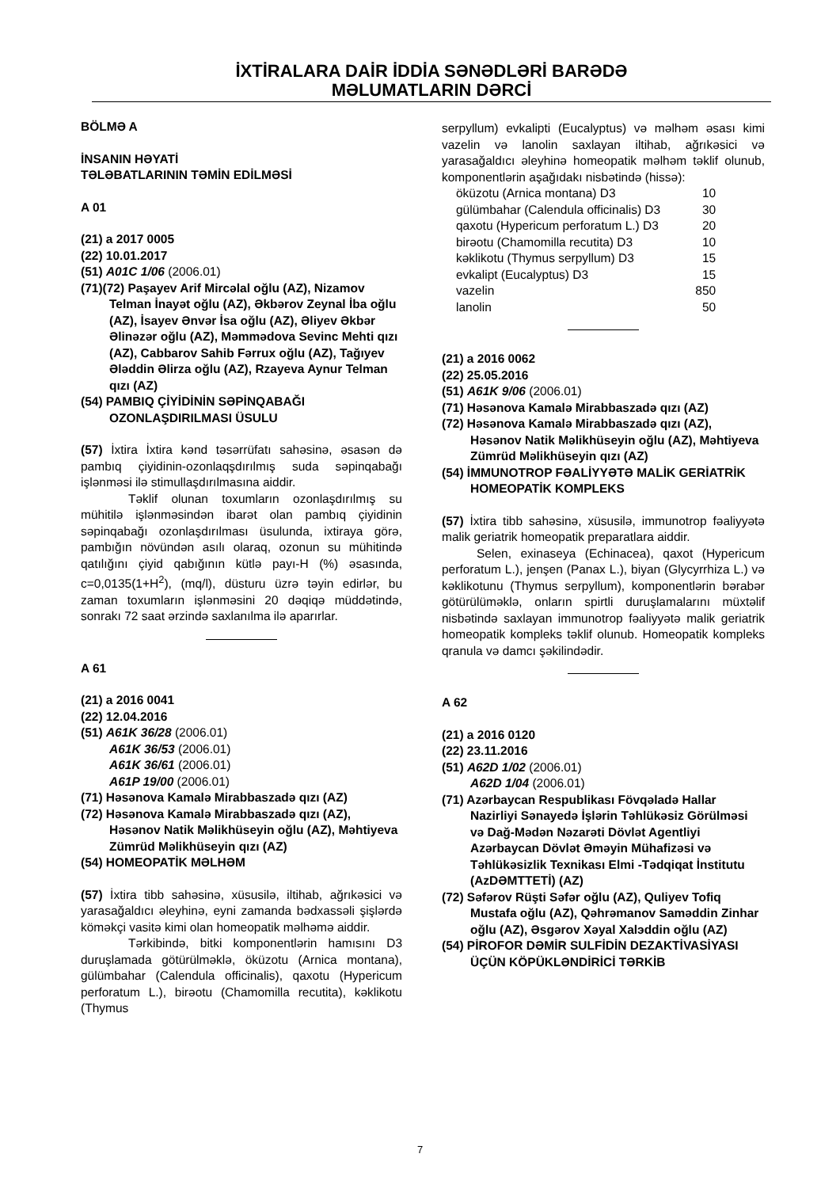İXTİRALARA DAİR İDDİA SƏNƏDLƏRİ BARƏDƏ
MƏLUMATLARIN DƏRCİ
BÖLMƏ A
İNSANIN HƏYATİ
TƏLƏBATLARININ TƏMİN EDİLMƏSİ
A 01
(21) a 2017 0005
(22) 10.01.2017
(51) A01C 1/06 (2006.01)
(71)(72) Paşayev Arif Mircəlal oğlu (AZ), Nizamov Telman İnayət oğlu (AZ), Əkbərov Zeynal İba oğlu (AZ), İsayev Ənvər İsa oğlu (AZ), Əliyev Əkbər Əlinəzər oğlu (AZ), Məmmədova Sevinc Mehti qızı (AZ), Cabbarov Sahib Fərrux oğlu (AZ), Tağıyev Ələddin Əlirza oğlu (AZ), Rzayeva Aynur Telman qızı (AZ)
(54) PAMBIQ ÇİYİDİNİN SƏPİNQABAĞI OZONLAŞDIRILMASI ÜSULU
(57) İxtira İxtira kənd təsərrüfatı sahəsinə, əsasən də pambıq çiyidinin-ozonlaqşdırılmış suda səpinqabağı işlənməsi ilə stimullaşdırılmasına aiddir.
Təklif olunan toxumların ozonlaşdırılmış su mühitilə işlənməsindən ibarət olan pambıq çiyidinin səpinqabağı ozonlaşdırılması üsulunda, ixtiraya görə, pambığın növündən asılı olaraq, ozonun su mühitində qatılığını çiyid qabığının kütlə payı-H (%) əsasında, c=0,0135(1+H<sup>2</sup>), (mq/l), düsturu üzrə təyin edirlər, bu zaman toxumların işlənməsini 20 dəqiqə müddətində, sonrakı 72 saat ərzində saxlanılma ilə aparırlar.
A 61
(21) a 2016 0041
(22) 12.04.2016
(51) A61K 36/28 (2006.01)
A61K 36/53 (2006.01)
A61K 36/61 (2006.01)
A61P 19/00 (2006.01)
(71) Həsənova Kamalə Mirabbaszadə qızı (AZ)
(72) Həsənova Kamalə Mirabbaszadə qızı (AZ), Həsənov Natik Məlikhüseyin oğlu (AZ), Məhtiyeva Zümrüd Məlikhüseyin qızı (AZ)
(54) HOMEOPATİK MƏLHƏM
(57) İxtira tibb sahəsinə, xüsusilə, iltihab, ağrıkəsici və yarasağaldıcı əleyhinə, eyni zamanda bədxassəli şişlərdə köməkçi vasitə kimi olan homeopatik məlhəmə aiddir.
Tərkibində, bitki komponentlərin hamısını D3 duruşlamada götürülməklə, öküzotu (Arnica montana), gülümbahar (Calendula officinalis), qaxotu (Hypericum perforatum L.), birəotu (Chamomilla recutita), kəklikotu (Thymus
serpyllum) evkalipti (Eucalyptus) və məlhəm əsası kimi vazelin və lanolin saxlayan iltihab, ağrıkəsici və yarasağaldıcı əleyhinə homeopatik məlhəm təklif olunub, komponentlərin aşağıdakı nisbətində (hissə):
| öküzotu (Arnica montana) D3 | 10 |
| gülümbahar (Calendula officinalis) D3 | 30 |
| qaxotu (Hypericum perforatum L.) D3 | 20 |
| birəotu (Chamomilla recutita) D3 | 10 |
| kəklikotu (Thymus serpyllum) D3 | 15 |
| evkalipt (Eucalyptus) D3 | 15 |
| vazelin | 850 |
| lanolin | 50 |
(21) a 2016 0062
(22) 25.05.2016
(51) A61K 9/06 (2006.01)
(71) Həsənova Kamalə Mirabbaszadə qızı (AZ)
(72) Həsənova Kamalə Mirabbaszadə qızı (AZ), Həsənov Natik Məlikhüseyin oğlu (AZ), Məhtiyeva Zümrüd Məlikhüseyin qızı (AZ)
(54) İMMUNOTROP FƏALİYYƏTƏ MALİK GERİATRİK HOMEOPATİK KOMPLEKS
(57) İxtira tibb sahəsinə, xüsusilə, immunotrop fəaliyyətə malik geriatrik homeopatik preparatlara aiddir.
Selen, exinaseya (Echinacea), qaxot (Hypericum perforatum L.), jenşen (Panax L.), biyan (Glycyrrhiza L.) və kəklikotunu (Thymus serpyllum), komponentlərin bərabər götürülüməklə, onların spirtli duruşlamalarını müxtəlif nisbətində saxlayan immunotrop fəaliyyətə malik geriatrik homeopatik kompleks təklif olunub. Homeopatik kompleks qranula və damcı şəkilindədir.
A 62
(21) a 2016 0120
(22) 23.11.2016
(51) A62D 1/02 (2006.01)
A62D 1/04 (2006.01)
(71) Azərbaycan Respublikası Fövqəladə Hallar Nazirliyi Sənayedə İşlərin Təhlükəsiz Görülməsi və Dağ-Mədən Nəzarəti Dövlət Agentliyi Azərbaycan Dövlət Əməyin Mühafizəsi və Təhlükəsizlik Texnikası Elmi -Tədqiqat İnstitutu (AzDƏMTTETİ) (AZ)
(72) Səfərov Rüşti Səfər oğlu (AZ), Quliyev Tofiq Mustafa oğlu (AZ), Qəhrəmanov Saməddin Zinhar oğlu (AZ), Əsgərov Xəyal Xalэddin oğlu (AZ)
(54) PİROFOR DƏMİR SULFİDİN DEZAKTİVASİYASI ÜÇÜN KÖPÜKLƏNDİRİCİ TƏRKİB
7